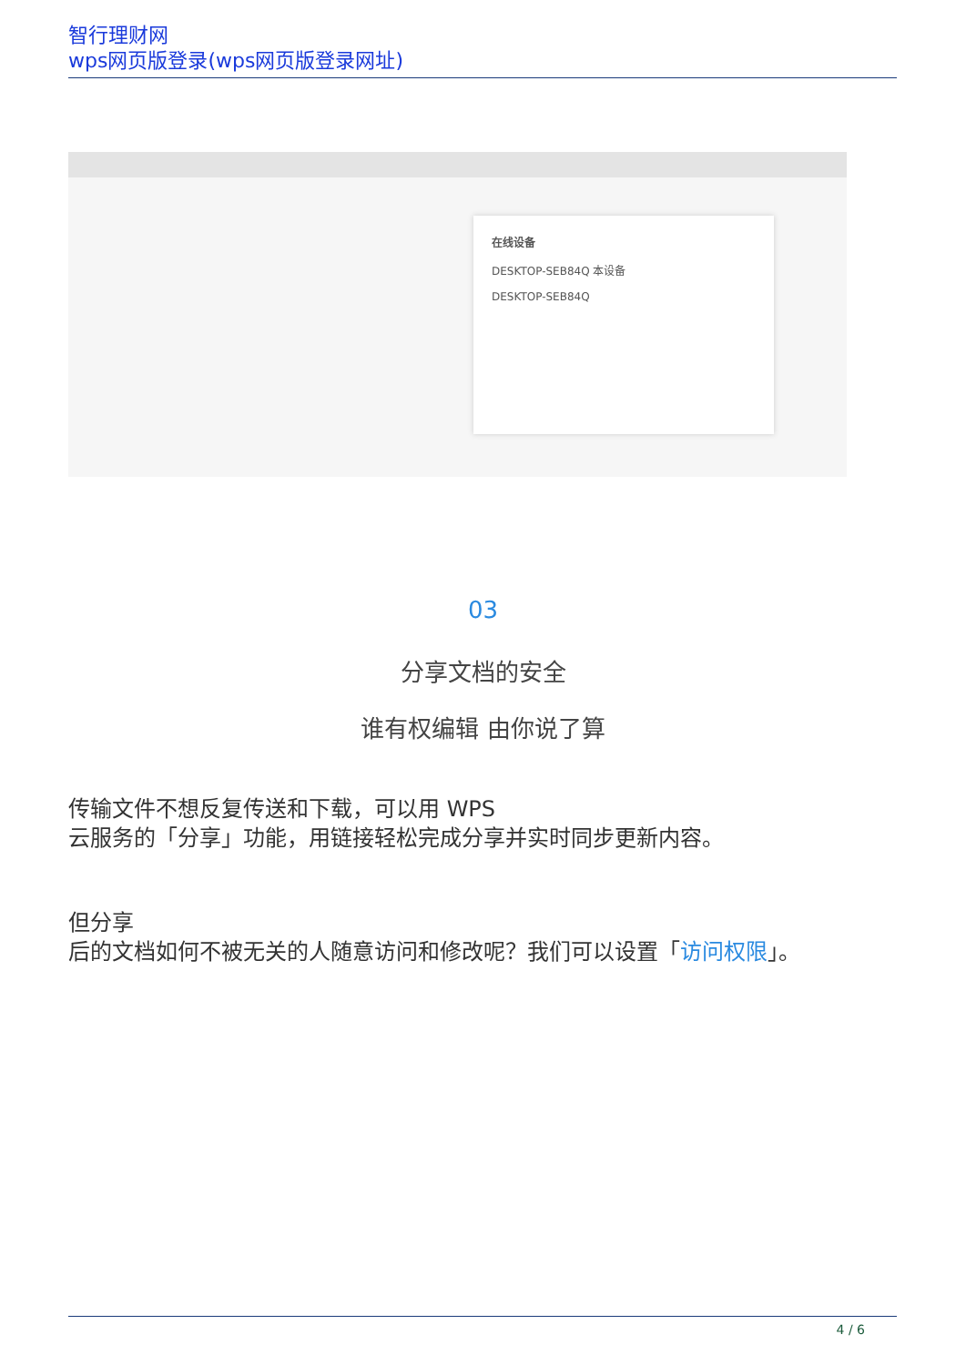智行理财网
wps网页版登录(wps网页版登录网址)
在线设备
DESKTOP-SEB84Q 本设备
DESKTOP-SEB84Q
03
分享文档的安全
谁有权编辑 由你说了算
传输文件不想反复传送和下载，可以用 WPS
云服务的「分享」功能，用链接轻松完成分享并实时同步更新内容。
但分享
后的文档如何不被无关的人随意访问和修改呢？我们可以设置「访问权限」。
4 / 6